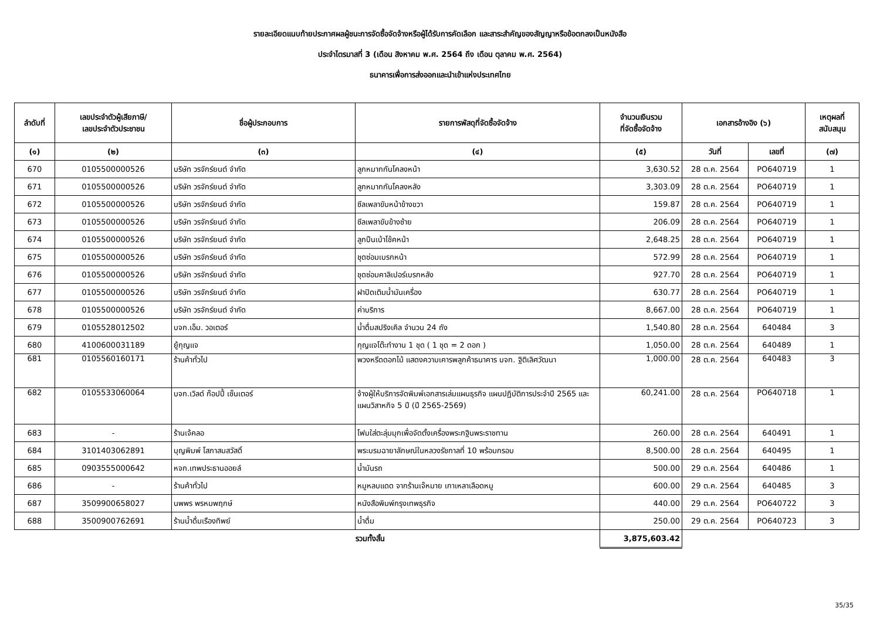รายละเอียดแนบท้ายประกาศผลผู้ชนะการจัดซื้อจัดจ้างหรือผู้ได้รับการคัดเลือก และสาระสำคัญของสัญญาหรือข้อตกลงเป็นหนังสือ
ประจำไตรมาสที่ 3 (เดือน สิงหาคม พ.ศ. 2564 ถึง เดือน ตุลาคม พ.ศ. 2564)
ธนาคารเพื่อการส่งออกและนำเข้าแห่งประเทศไทย
| ลำดับที่ | เลขประจำตัวผู้เสียภาษี/ เลขประจำตัวประชาชน | ชื่อผู้ประกอบการ | รายการพัสดุที่จัดซื้อจัดจ้าง | จำนวนเงินรวม ที่จัดซื้อจัดจ้าง | เอกสารอ้างอิง (๖) | | เหตุผลที่ สนับสนุน |
| --- | --- | --- | --- | --- | --- | --- | --- |
| (๑) | (๒) | (๓) | (๔) | (๕) | วันที่ | เลขที่ | (๗) |
| 670 | 0105500000526 | บริษัท วรจักร์ยนต์ จำกัด | ลูกหมากกันโคลงหน้า | 3,630.52 | 28 ต.ค. 2564 | PO640719 | 1 |
| 671 | 0105500000526 | บริษัท วรจักร์ยนต์ จำกัด | ลูกหมากกันโคลงหลัง | 3,303.09 | 28 ต.ค. 2564 | PO640719 | 1 |
| 672 | 0105500000526 | บริษัท วรจักร์ยนต์ จำกัด | ซีลเพลาขับหน้าข้างขวา | 159.87 | 28 ต.ค. 2564 | PO640719 | 1 |
| 673 | 0105500000526 | บริษัท วรจักร์ยนต์ จำกัด | ซีลเพลาขับข้างซ้าย | 206.09 | 28 ต.ค. 2564 | PO640719 | 1 |
| 674 | 0105500000526 | บริษัท วรจักร์ยนต์ จำกัด | ลูกปืนเบ้าโช้คหน้า | 2,648.25 | 28 ต.ค. 2564 | PO640719 | 1 |
| 675 | 0105500000526 | บริษัท วรจักร์ยนต์ จำกัด | ชุดซ่อมเบรกหน้า | 572.99 | 28 ต.ค. 2564 | PO640719 | 1 |
| 676 | 0105500000526 | บริษัท วรจักร์ยนต์ จำกัด | ชุดซ่อมคาลิเปอร์เบรกหลัง | 927.70 | 28 ต.ค. 2564 | PO640719 | 1 |
| 677 | 0105500000526 | บริษัท วรจักร์ยนต์ จำกัด | ฝาปิดเติมน้ำมันเครื่อง | 630.77 | 28 ต.ค. 2564 | PO640719 | 1 |
| 678 | 0105500000526 | บริษัท วรจักร์ยนต์ จำกัด | ค่าบริการ | 8,667.00 | 28 ต.ค. 2564 | PO640719 | 1 |
| 679 | 0105528012502 | บจก.เอ็ม. วอเตอร์ | น้ำดื่มสปริงเคิล จำนวน 24 ถัง | 1,540.80 | 28 ต.ค. 2564 | 640484 | 3 |
| 680 | 4100600031189 | ยู้กุญแจ | กุญแจโต๊ะทำงาน 1 ชุด ( 1 ชุด = 2 ดอก ) | 1,050.00 | 28 ต.ค. 2564 | 640489 | 1 |
| 681 | 0105560160171 | ร้านค้าทั่วไป | พวงหรีดดอกไม้ แสดงความเคารพลูกค้าธนาคาร บจก. ฐิติเลิศวัฒนา | 1,000.00 | 28 ต.ค. 2564 | 640483 | 3 |
| 682 | 0105533060064 | บจก.เวิลด์ ก๊อปปี้ เซ็นเตอร์ | จ้างผู้ให้บริการจัดพิมพ์เอกสารเล่มแผนธุรกิจ แผนปฏิบัติการประจำปี 2565 และแผนวิสาหกิจ 5 ปี (ปี 2565-2569) | 60,241.00 | 28 ต.ค. 2564 | PO640718 | 1 |
| 683 | - | ร้านเจ้คลอ | โฟมใส่ตะลุ่มมุกเพื่อจัดตั้งเครื่องพระกฐินพระราชทาน | 260.00 | 28 ต.ค. 2564 | 640491 | 1 |
| 684 | 3101403062891 | บุญพิมพ์ โสภาสมสวัสดิ์ | พระบรมฉายาลักษณ์ในหลวงรัชกาลที่ 10 พร้อมกรอบ | 8,500.00 | 28 ต.ค. 2564 | 640495 | 1 |
| 685 | 0903555000642 | หจก.เทพประธานออยล์ | น้ำมันรถ | 500.00 | 29 ต.ค. 2564 | 640486 | 1 |
| 686 | - | ร้านค้าทั่วไป | หมูหลบแดด จากร้านเจ๊หมาย เกาเหลาเลือดหมู | 600.00 | 29 ต.ค. 2564 | 640485 | 3 |
| 687 | 3509900658027 | นพพร พรหมพฤกษ์ | หนังสือพิมพ์กรุงเทพธุรกิจ | 440.00 | 29 ต.ค. 2564 | PO640722 | 3 |
| 688 | 3500900762691 | ร้านน้ำดื่มเรืองทิพย์ | น้ำดื่ม | 250.00 | 29 ต.ค. 2564 | PO640723 | 3 |
| | | | รวมทั้งสิ้น | 3,875,603.42 | | | |
35/35